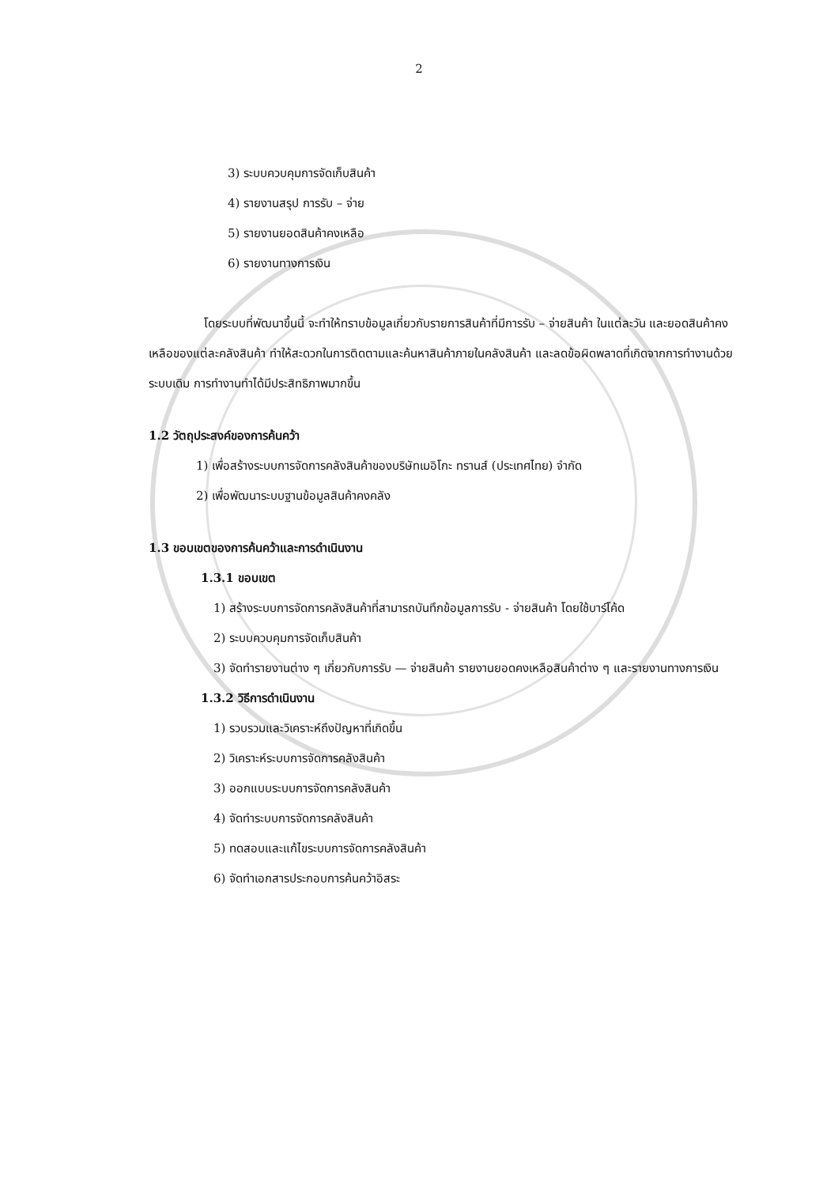2
3) ระบบควบคุมการจัดเก็บสินค้า
4) รายงานสรุป การรับ – จ่าย
5) รายงานยอดสินค้าคงเหลือ
6) รายงานทางการเงิน
โดยระบบที่พัฒนาขึ้นนี้ จะทำให้ทราบข้อมูลเกี่ยวกับรายการสินค้าที่มีการรับ – จ่ายสินค้า ในแต่ละวัน และยอดสินค้าคงเหลือของแต่ละคลังสินค้า ทำให้สะดวกในการติดตามและค้นหาสินค้าภายในคลังสินค้า และลดข้อผิดพลาดที่เกิดจากการทำงานด้วยระบบเดิม การทำงานทำได้มีประสิทธิภาพมากขึ้น
1.2 วัตถุประสงค์ของการค้นคว้า
1) เพื่อสร้างระบบการจัดการคลังสินค้าของบริษัทเมอิโกะ ทรานส์ (ประเทศไทย) จำกัด
2) เพื่อพัฒนาระบบฐานข้อมูลสินค้าคงคลัง
1.3 ขอบเขตของการค้นคว้าและการดำเนินงาน
1.3.1 ขอบเขต
1) สร้างระบบการจัดการคลังสินค้าที่สามารถบันทึกข้อมูลการรับ - จ่ายสินค้า โดยใช้บาร์โค้ด
2) ระบบควบคุมการจัดเก็บสินค้า
3) จัดทำรายงานต่าง ๆ เกี่ยวกับการรับ — จ่ายสินค้า รายงานยอดคงเหลือสินค้าต่าง ๆ และรายงานทางการเงิน
1.3.2 วิธีการดำเนินงาน
1) รวบรวมและวิเคราะห์ถึงปัญหาที่เกิดขึ้น
2) วิเคราะห์ระบบการจัดการคลังสินค้า
3) ออกแบบระบบการจัดการคลังสินค้า
4) จัดทำระบบการจัดการคลังสินค้า
5) ทดสอบและแก้ไขระบบการจัดการคลังสินค้า
6) จัดทำเอกสารประกอบการค้นคว้าอิสระ